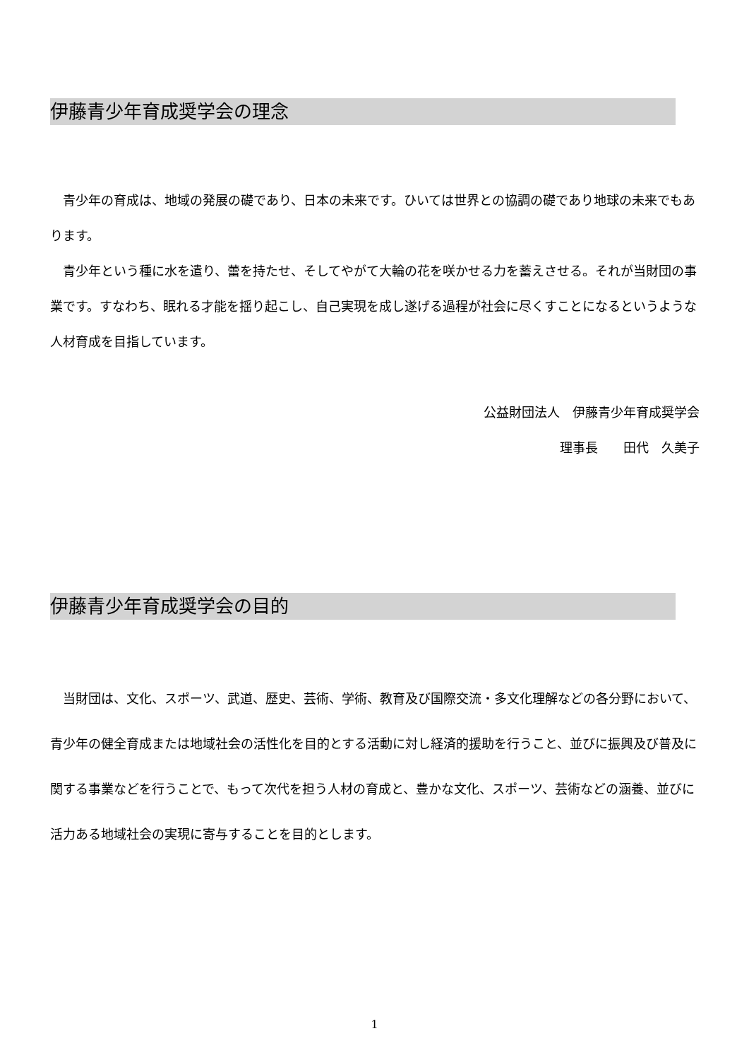伊藤青少年育成奨学会の理念
　青少年の育成は、地域の発展の礎であり、日本の未来です。ひいては世界との協調の礎であり地球の未来でもあります。
　青少年という種に水を遣り、蕾を持たせ、そしてやがて大輪の花を咲かせる力を蓄えさせる。それが当財団の事業です。すなわち、眠れる才能を揺り起こし、自己実現を成し遂げる過程が社会に尽くすことになるというような人材育成を目指しています。
公益財団法人　伊藤青少年育成奨学会
理事長　　田代　久美子
伊藤青少年育成奨学会の目的
　当財団は、文化、スポーツ、武道、歴史、芸術、学術、教育及び国際交流・多文化理解などの各分野において、青少年の健全育成または地域社会の活性化を目的とする活動に対し経済的援助を行うこと、並びに振興及び普及に関する事業などを行うことで、もって次代を担う人材の育成と、豊かな文化、スポーツ、芸術などの涵養、並びに活力ある地域社会の実現に寄与することを目的とします。
1